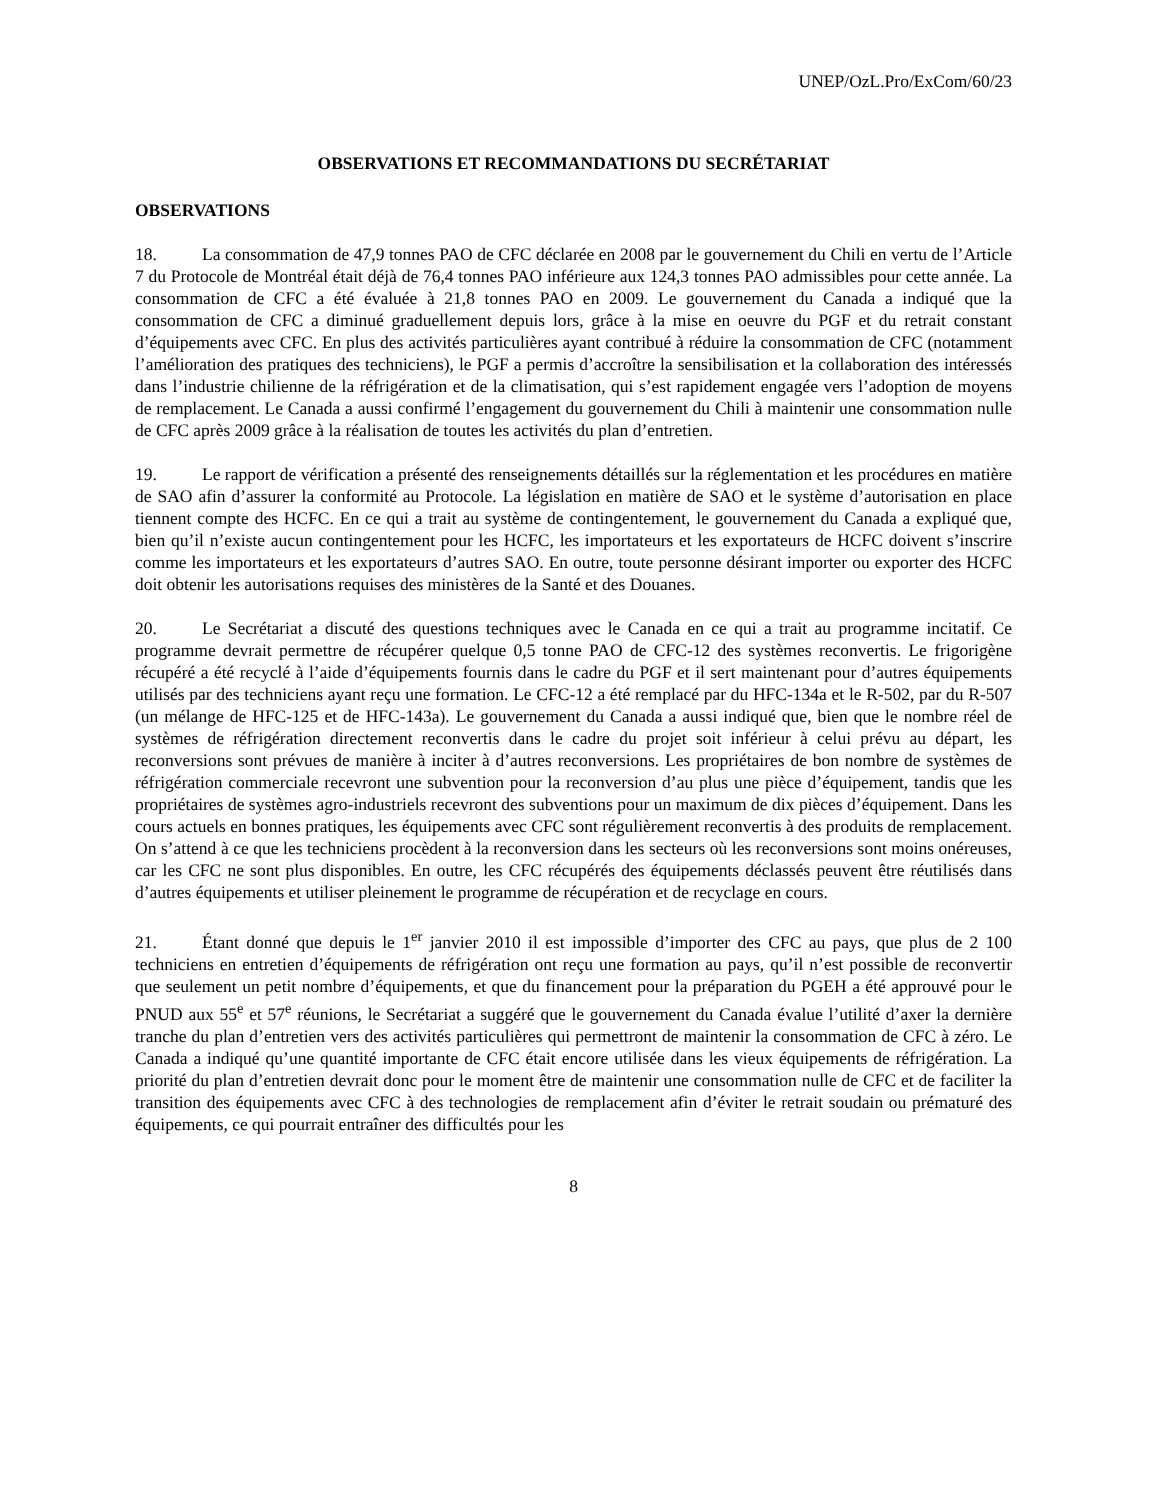UNEP/OzL.Pro/ExCom/60/23
OBSERVATIONS ET RECOMMANDATIONS DU SECRÉTARIAT
OBSERVATIONS
18. La consommation de 47,9 tonnes PAO de CFC déclarée en 2008 par le gouvernement du Chili en vertu de l’Article 7 du Protocole de Montréal était déjà de 76,4 tonnes PAO inférieure aux 124,3 tonnes PAO admissibles pour cette année. La consommation de CFC a été évaluée à 21,8 tonnes PAO en 2009. Le gouvernement du Canada a indiqué que la consommation de CFC a diminué graduellement depuis lors, grâce à la mise en oeuvre du PGF et du retrait constant d’équipements avec CFC. En plus des activités particulières ayant contribué à réduire la consommation de CFC (notamment l’amélioration des pratiques des techniciens), le PGF a permis d’accroître la sensibilisation et la collaboration des intéressés dans l’industrie chilienne de la réfrigération et de la climatisation, qui s’est rapidement engagée vers l’adoption de moyens de remplacement. Le Canada a aussi confirmé l’engagement du gouvernement du Chili à maintenir une consommation nulle de CFC après 2009 grâce à la réalisation de toutes les activités du plan d’entretien.
19. Le rapport de vérification a présenté des renseignements détaillés sur la réglementation et les procédures en matière de SAO afin d’assurer la conformité au Protocole. La législation en matière de SAO et le système d’autorisation en place tiennent compte des HCFC. En ce qui a trait au système de contingentement, le gouvernement du Canada a expliqué que, bien qu’il n’existe aucun contingentement pour les HCFC, les importateurs et les exportateurs de HCFC doivent s’inscrire comme les importateurs et les exportateurs d’autres SAO. En outre, toute personne désirant importer ou exporter des HCFC doit obtenir les autorisations requises des ministères de la Santé et des Douanes.
20. Le Secrétariat a discuté des questions techniques avec le Canada en ce qui a trait au programme incitatif. Ce programme devrait permettre de récupérer quelque 0,5 tonne PAO de CFC-12 des systèmes reconvertis. Le frigorigène récupéré a été recyclé à l’aide d’équipements fournis dans le cadre du PGF et il sert maintenant pour d’autres équipements utilisés par des techniciens ayant reçu une formation. Le CFC-12 a été remplacé par du HFC-134a et le R-502, par du R-507 (un mélange de HFC-125 et de HFC-143a). Le gouvernement du Canada a aussi indiqué que, bien que le nombre réel de systèmes de réfrigération directement reconvertis dans le cadre du projet soit inférieur à celui prévu au départ, les reconversions sont prévues de manière à inciter à d’autres reconversions. Les propriétaires de bon nombre de systèmes de réfrigération commerciale recevront une subvention pour la reconversion d’au plus une pièce d’équipement, tandis que les propriétaires de systèmes agro-industriels recevront des subventions pour un maximum de dix pièces d’équipement. Dans les cours actuels en bonnes pratiques, les équipements avec CFC sont régulièrement reconvertis à des produits de remplacement. On s’attend à ce que les techniciens procèdent à la reconversion dans les secteurs où les reconversions sont moins onéreuses, car les CFC ne sont plus disponibles. En outre, les CFC récupérés des équipements déclassés peuvent être réutilisés dans d’autres équipements et utiliser pleinement le programme de récupération et de recyclage en cours.
21. Étant donné que depuis le 1<sup>er</sup> janvier 2010 il est impossible d’importer des CFC au pays, que plus de 2 100 techniciens en entretien d’équipements de réfrigération ont reçu une formation au pays, qu’il n’est possible de reconvertir que seulement un petit nombre d’équipements, et que du financement pour la préparation du PGEH a été approuvé pour le PNUD aux 55<sup>e</sup> et 57<sup>e</sup> réunions, le Secrétariat a suggéré que le gouvernement du Canada évalue l’utilité d’axer la dernière tranche du plan d’entretien vers des activités particulières qui permettront de maintenir la consommation de CFC à zéro. Le Canada a indiqué qu’une quantité importante de CFC était encore utilisée dans les vieux équipements de réfrigération. La priorité du plan d’entretien devrait donc pour le moment être de maintenir une consommation nulle de CFC et de faciliter la transition des équipements avec CFC à des technologies de remplacement afin d’éviter le retrait soudain ou prématuré des équipements, ce qui pourrait entraîner des difficultés pour les
8